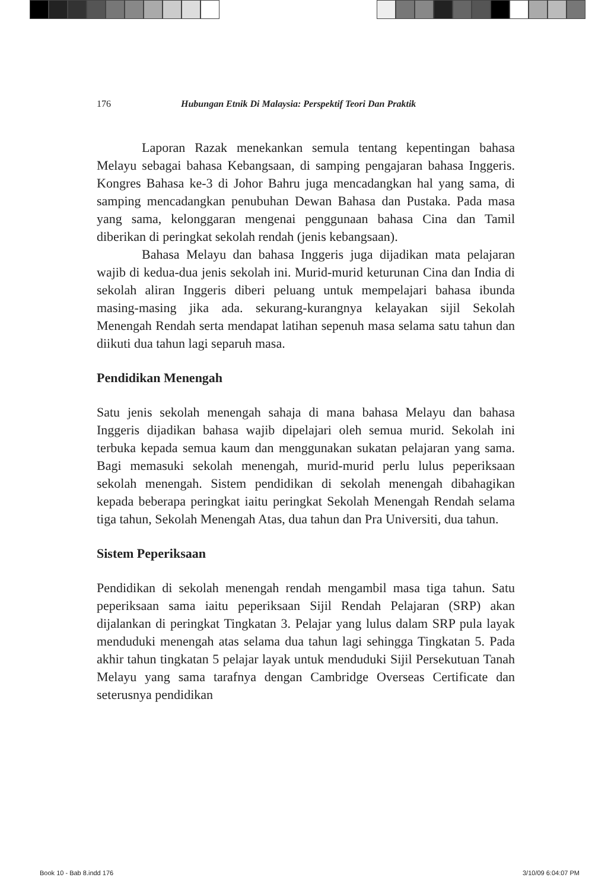176 Hubungan Etnik Di Malaysia: Perspektif Teori Dan Praktik
Laporan Razak menekankan semula tentang kepentingan bahasa Melayu sebagai bahasa Kebangsaan, di samping pengajaran bahasa Inggeris. Kongres Bahasa ke-3 di Johor Bahru juga mencadangkan hal yang sama, di samping mencadangkan penubuhan Dewan Bahasa dan Pustaka. Pada masa yang sama, kelonggaran mengenai penggunaan bahasa Cina dan Tamil diberikan di peringkat sekolah rendah (jenis kebangsaan).
Bahasa Melayu dan bahasa Inggeris juga dijadikan mata pelajaran wajib di kedua-dua jenis sekolah ini. Murid-murid keturunan Cina dan India di sekolah aliran Inggeris diberi peluang untuk mempelajari bahasa ibunda masing-masing jika ada. sekurang-kurangnya kelayakan sijil Sekolah Menengah Rendah serta mendapat latihan sepenuh masa selama satu tahun dan diikuti dua tahun lagi separuh masa.
Pendidikan Menengah
Satu jenis sekolah menengah sahaja di mana bahasa Melayu dan bahasa Inggeris dijadikan bahasa wajib dipelajari oleh semua murid. Sekolah ini terbuka kepada semua kaum dan menggunakan sukatan pelajaran yang sama. Bagi memasuki sekolah menengah, murid-murid perlu lulus peperiksaan sekolah menengah. Sistem pendidikan di sekolah menengah dibahagikan kepada beberapa peringkat iaitu peringkat Sekolah Menengah Rendah selama tiga tahun, Sekolah Menengah Atas, dua tahun dan Pra Universiti, dua tahun.
Sistem Peperiksaan
Pendidikan di sekolah menengah rendah mengambil masa tiga tahun. Satu peperiksaan sama iaitu peperiksaan Sijil Rendah Pelajaran (SRP) akan dijalankan di peringkat Tingkatan 3. Pelajar yang lulus dalam SRP pula layak menduduki menengah atas selama dua tahun lagi sehingga Tingkatan 5. Pada akhir tahun tingkatan 5 pelajar layak untuk menduduki Sijil Persekutuan Tanah Melayu yang sama tarafnya dengan Cambridge Overseas Certificate dan seterusnya pendidikan
Book 10 - Bab 8.indd 176 3/10/09 6:04:07 PM